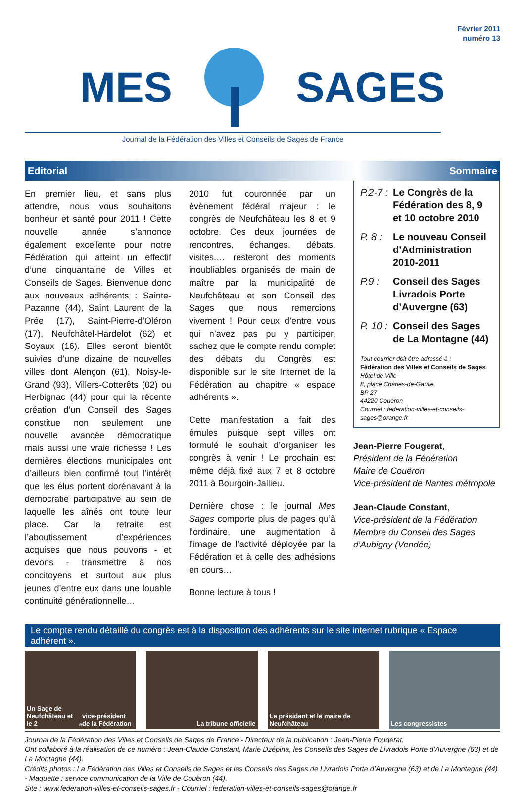Février 2011
numéro 13
MES SAGES
Journal de la Fédération des Villes et Conseils de Sages de France
Editorial Sommaire
En premier lieu, et sans plus attendre, nous vous souhaitons bonheur et santé pour 2011 ! Cette nouvelle année s’annonce également excellente pour notre Fédération qui atteint un effectif d’une cinquantaine de Villes et Conseils de Sages. Bienvenue donc aux nouveaux adhérents : Sainte-Pazanne (44), Saint Laurent de la Prée (17), Saint-Pierre-d’Oléron (17), Neufchâtel-Hardelot (62) et Soyaux (16). Elles seront bientôt suivies d’une dizaine de nouvelles villes dont Alençon (61), Noisy-le-Grand (93), Villers-Cotterêts (02) ou Herbignac (44) pour qui la récente création d’un Conseil des Sages constitue non seulement une nouvelle avancée démocratique mais aussi une vraie richesse ! Les dernières élections municipales ont d’ailleurs bien confirmé tout l’intérêt que les élus portent dorénavant à la démocratie participative au sein de laquelle les aînés ont toute leur place. Car la retraite est l’aboutissement d’expériences acquises que nous pouvons - et devons - transmettre à nos concitoyens et surtout aux plus jeunes d’entre eux dans une louable continuité générationnelle…
2010 fut couronnée par un évènement fédéral majeur : le congrès de Neufchâteau les 8 et 9 octobre. Ces deux journées de rencontres, échanges, débats, visites,… resteront des moments inoubliables organisés de main de maître par la municipalité de Neufchâteau et son Conseil des Sages que nous remercions vivement ! Pour ceux d’entre vous qui n’avez pas pu y participer, sachez que le compte rendu complet des débats du Congrès est disponible sur le site Internet de la Fédération au chapitre « espace adhérents ».
Cette manifestation a fait des émules puisque sept villes ont formulé le souhait d’organiser les congrès à venir ! Le prochain est même déjà fixé aux 7 et 8 octobre 2011 à Bourgoin-Jallieu.
Dernière chose : le journal Mes Sages comporte plus de pages qu’à l’ordinaire, une augmentation à l’image de l’activité déployée par la Fédération et à celle des adhésions en cours…
Bonne lecture à tous !
P.2-7 : Le Congrès de la Fédération des 8, 9 et 10 octobre 2010
P. 8 : Le nouveau Conseil d’Administration 2010-2011
P.9 : Conseil des Sages Livradois Porte d’Auvergne (63)
P. 10 : Conseil des Sages de La Montagne (44)
Tout courrier doit être adressé à :
Fédération des Villes et Conseils de Sages
Hôtel de Ville
8, place Charles-de-Gaulle
BP 27
44220 Couëron
Courriel : federation-villes-et-conseils-sages@orange.fr
Jean-Pierre Fougerat,
Président de la Fédération
Maire de Couëron
Vice-président de Nantes métropole
Jean-Claude Constant,
Vice-président de la Fédération
Membre du Conseil des Sages d’Aubigny (Vendée)
Le compte rendu détaillé du congrès est à la disposition des adhérents sur le site internet rubrique « Espace adhérent ».
Un Sage de Neufchâteau et le 2<sup>e</sup> vice-président de la Fédération
La tribune officielle Le président et le maire de Neufchâteau
Les congressistes
Journal de la Fédération des Villes et Conseils de Sages de France - Directeur de la publication : Jean-Pierre Fougerat.
Ont collaboré à la réalisation de ce numéro : Jean-Claude Constant, Marie Dzépina, les Conseils des Sages de Livradois Porte d’Auvergne (63) et de La Montagne (44).
Crédits photos : La Fédération des Villes et Conseils de Sages et les Conseils des Sages de Livradois Porte d’Auvergne (63) et de La Montagne (44) - Maquette : service communication de la Ville de Couëron (44).
Site : www.federation-villes-et-conseils-sages.fr - Courriel : federation-villes-et-conseils-sages@orange.fr